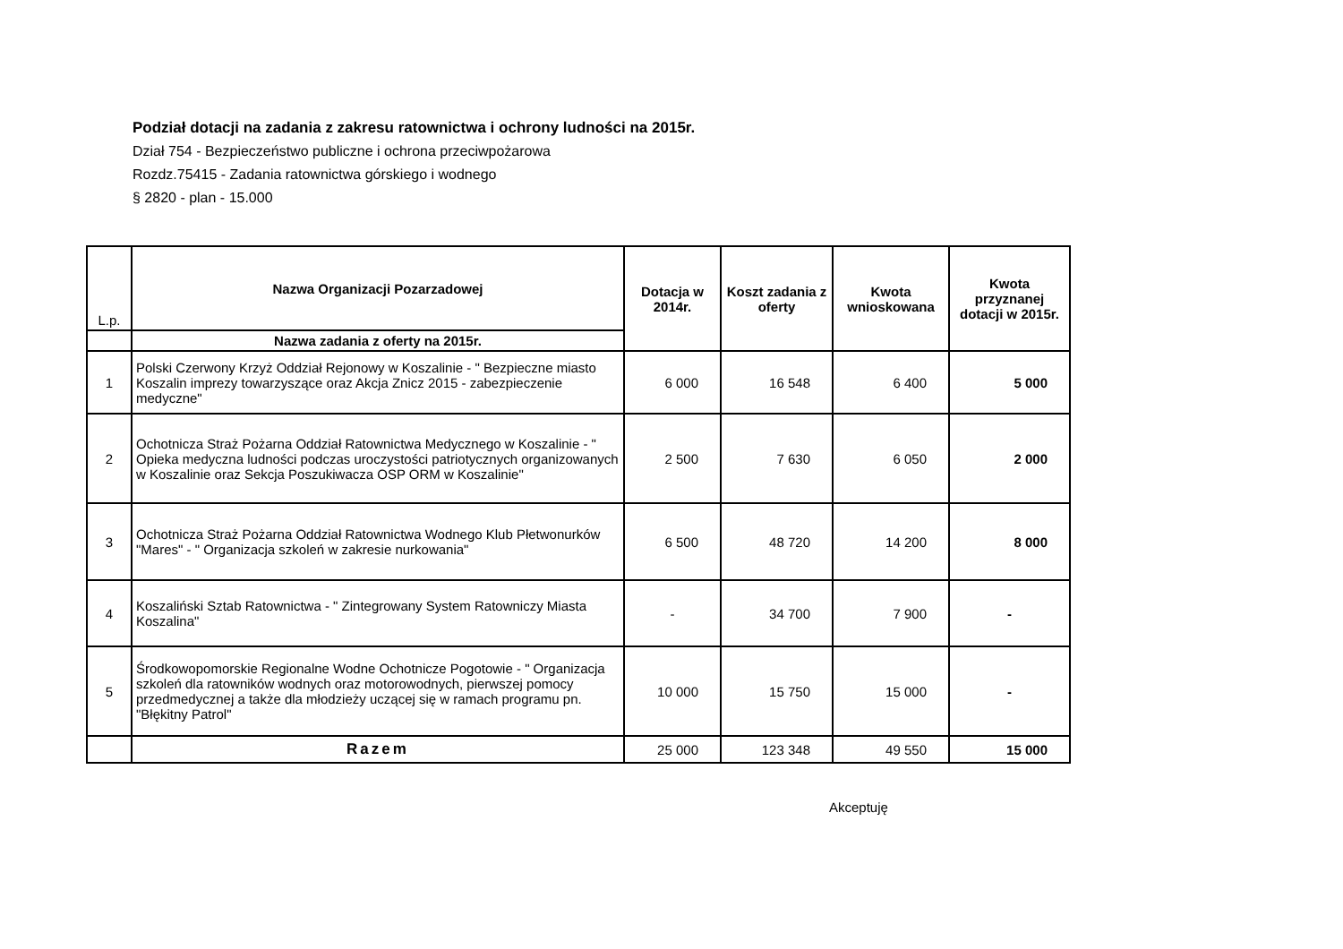Podział dotacji na zadania z zakresu ratownictwa i ochrony ludności na 2015r.
Dział 754 - Bezpieczeństwo publiczne i ochrona przeciwpożarowa
Rozdz.75415 - Zadania ratownictwa górskiego i wodnego
§ 2820 - plan - 15.000
| L.p. | Nazwa Organizacji Pozarzadowej | Dotacja w 2014r. | Koszt zadania z oferty | Kwota wnioskowana | Kwota przyznanej dotacji w 2015r. |
| --- | --- | --- | --- | --- | --- |
| | Nazwa zadania z oferty na 2015r. | | | | |
| 1 | Polski Czerwony Krzyż Oddział Rejonowy w Koszalinie - " Bezpieczne miasto Koszalin imprezy towarzyszące oraz Akcja Znicz 2015 - zabezpieczenie medyczne" | 6 000 | 16 548 | 6 400 | 5 000 |
| 2 | Ochotnicza Straż Pożarna Oddział Ratownictwa Medycznego w Koszalinie - " Opieka medyczna ludności podczas uroczystości patriotycznych organizowanych w Koszalinie oraz Sekcja Poszukiwacza OSP ORM w Koszalinie" | 2 500 | 7 630 | 6 050 | 2 000 |
| 3 | Ochotnicza Straż Pożarna Oddział Ratownictwa Wodnego Klub Płetwonurków "Mares" - " Organizacja szkoleń w zakresie nurkowania" | 6 500 | 48 720 | 14 200 | 8 000 |
| 4 | Koszaliński Sztab Ratownictwa - " Zintegrowany System Ratowniczy Miasta Koszalina" | - | 34 700 | 7 900 | - |
| 5 | Środkowopomorskie Regionalne Wodne Ochotnicze Pogotowie - " Organizacja szkoleń dla ratowników wodnych oraz motorowodnych, pierwszej pomocy przedmedycznej a także dla młodzieży uczącej się w ramach programu pn. "Błękitny Patrol" | 10 000 | 15 750 | 15 000 | - |
| | Razem | 25 000 | 123 348 | 49 550 | 15 000 |
Akceptuję